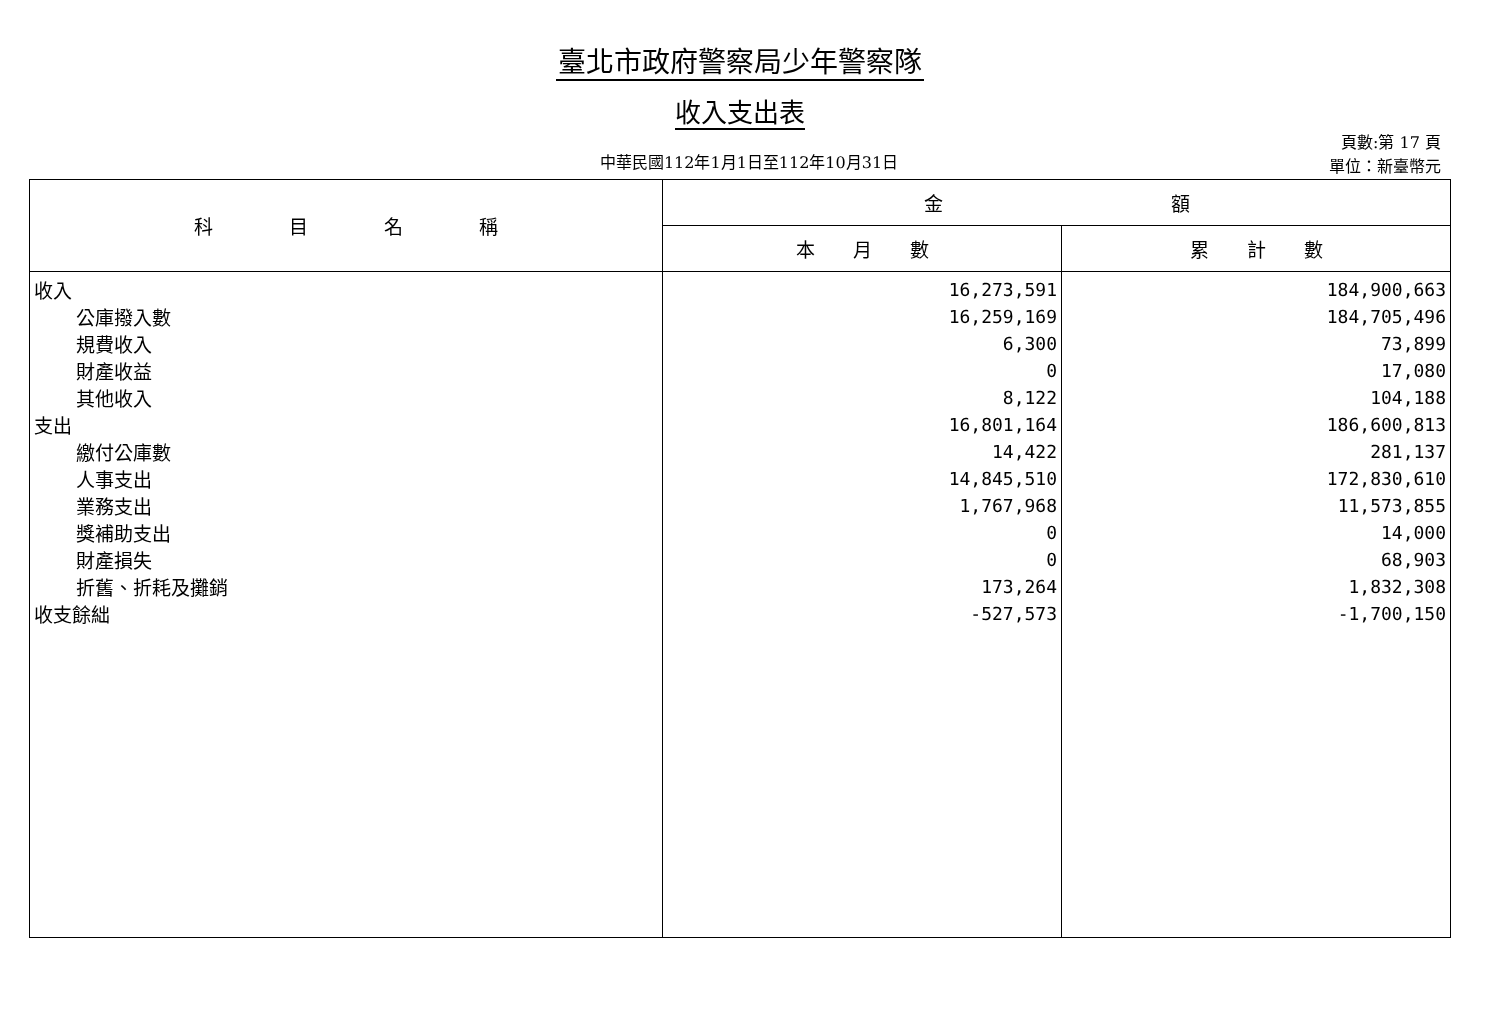臺北市政府警察局少年警察隊
收入支出表
中華民國112年1月1日至112年10月31日
頁數:第 17 頁
單位：新臺幣元
| 科 目 名 稱 | 金 額 | |
| --- | --- | --- |
| | 本 月 數 | 累 計 數 |
| 收入 | 16,273,591 | 184,900,663 |
| 公庫撥入數 | 16,259,169 | 184,705,496 |
| 規費收入 | 6,300 | 73,899 |
| 財產收益 | 0 | 17,080 |
| 其他收入 | 8,122 | 104,188 |
| 支出 | 16,801,164 | 186,600,813 |
| 繳付公庫數 | 14,422 | 281,137 |
| 人事支出 | 14,845,510 | 172,830,610 |
| 業務支出 | 1,767,968 | 11,573,855 |
| 獎補助支出 | 0 | 14,000 |
| 財產損失 | 0 | 68,903 |
| 折舊、折耗及攤銷 | 173,264 | 1,832,308 |
| 收支餘絀 | -527,573 | -1,700,150 |